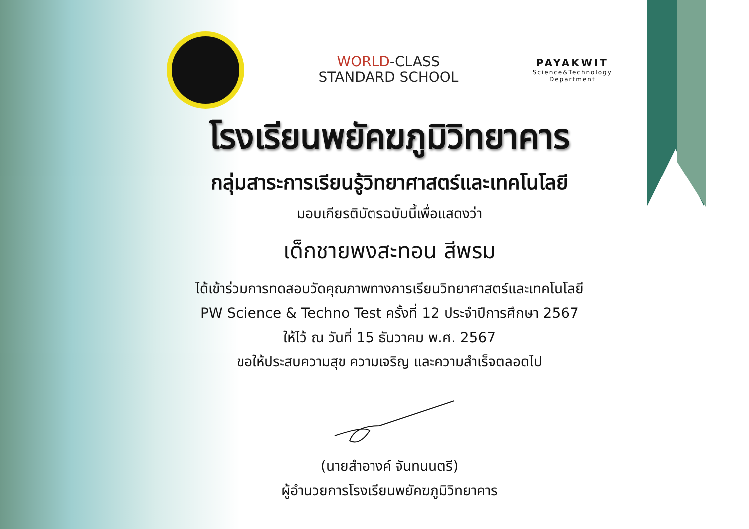WORLD-CLASS
STANDARD SCHOOL
PAYAKWIT
Science&Technology
Department
โรงเรียนพยัคฆภูมิวิทยาคาร
กลุ่มสาระการเรียนรู้วิทยาศาสตร์และเทคโนโลยี
มอบเกียรติบัตรฉบับนี้เพื่อแสดงว่า
เด็กชายพงสะทอน สีพรม
ได้เข้าร่วมการทดสอบวัดคุณภาพทางการเรียนวิทยาศาสตร์และเทคโนโลยี
PW Science & Techno Test ครั้งที่ 12 ประจำปีการศึกษา 2567
ให้ไว้ ณ วันที่ 15 ธันวาคม พ.ศ. 2567
ขอให้ประสบความสุข ความเจริญ และความสำเร็จตลอดไป
(นายสำอางค์ จันทนนตรี)
ผู้อำนวยการโรงเรียนพยัคฆภูมิวิทยาคาร